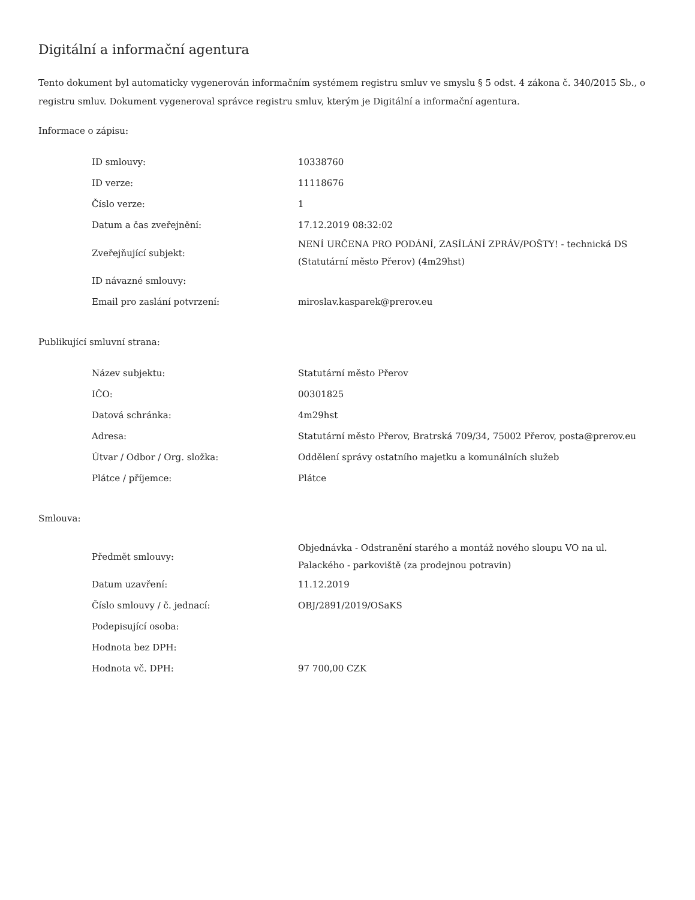Digitální a informační agentura
Tento dokument byl automaticky vygenerován informačním systémem registru smluv ve smyslu § 5 odst. 4 zákona č. 340/2015 Sb., o registru smluv. Dokument vygeneroval správce registru smluv, kterým je Digitální a informační agentura.
Informace o zápisu:
| ID smlouvy: | 10338760 |
| ID verze: | 11118676 |
| Číslo verze: | 1 |
| Datum a čas zveřejnění: | 17.12.2019 08:32:02 |
| Zveřejňující subjekt: | NENÍ URČENA PRO PODÁNÍ, ZASÍLÁNÍ ZPRÁV/POŠTY! - technická DS (Statutární město Přerov) (4m29hst) |
| ID návazné smlouvy: | |
| Email pro zaslání potvrzení: | miroslav.kasparek@prerov.eu |
Publikující smluvní strana:
| Název subjektu: | Statutární město Přerov |
| IČO: | 00301825 |
| Datová schránka: | 4m29hst |
| Adresa: | Statutární město Přerov, Bratrská 709/34, 75002 Přerov, posta@prerov.eu |
| Útvar / Odbor / Org. složka: | Oddělení správy ostatního majetku a komunálních služeb |
| Plátce / příjemce: | Plátce |
Smlouva:
| Předmět smlouvy: | Objednávka - Odstranění starého a montáž nového sloupu VO na ul. Palackého - parkoviště (za prodejnou potravin) |
| Datum uzavření: | 11.12.2019 |
| Číslo smlouvy / č. jednací: | OBJ/2891/2019/OSaKS |
| Podepisující osoba: | |
| Hodnota bez DPH: | |
| Hodnota vč. DPH: | 97 700,00 CZK |